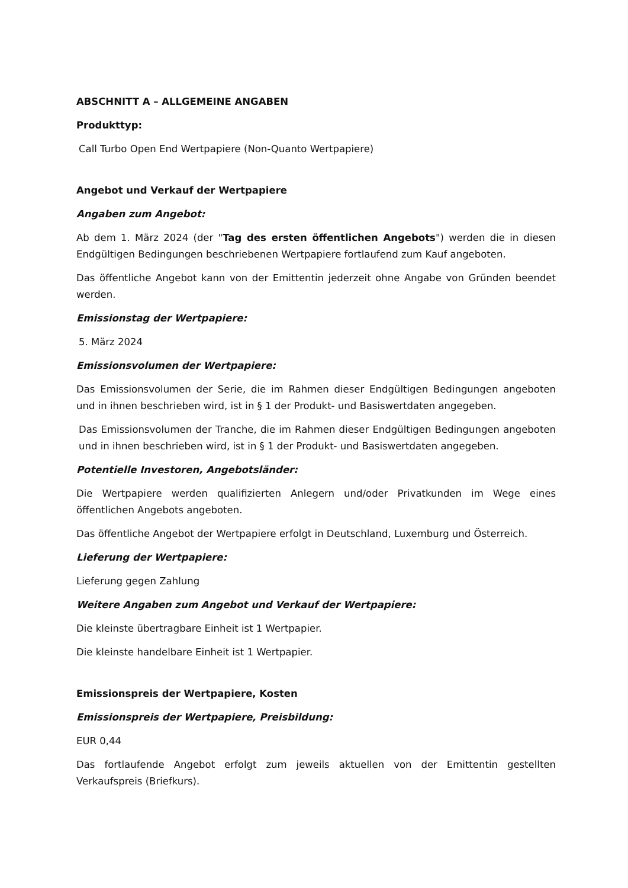ABSCHNITT A – ALLGEMEINE ANGABEN
Produkttyp:
Call Turbo Open End Wertpapiere (Non-Quanto Wertpapiere)
Angebot und Verkauf der Wertpapiere
Angaben zum Angebot:
Ab dem 1. März 2024 (der "Tag des ersten öffentlichen Angebots") werden die in diesen Endgültigen Bedingungen beschriebenen Wertpapiere fortlaufend zum Kauf angeboten.
Das öffentliche Angebot kann von der Emittentin jederzeit ohne Angabe von Gründen beendet werden.
Emissionstag der Wertpapiere:
5. März 2024
Emissionsvolumen der Wertpapiere:
Das Emissionsvolumen der Serie, die im Rahmen dieser Endgültigen Bedingungen angeboten und in ihnen beschrieben wird, ist in § 1 der Produkt- und Basiswertdaten angegeben.
Das Emissionsvolumen der Tranche, die im Rahmen dieser Endgültigen Bedingungen angeboten und in ihnen beschrieben wird, ist in § 1 der Produkt- und Basiswertdaten angegeben.
Potentielle Investoren, Angebotsländer:
Die Wertpapiere werden qualifizierten Anlegern und/oder Privatkunden im Wege eines öffentlichen Angebots angeboten.
Das öffentliche Angebot der Wertpapiere erfolgt in Deutschland, Luxemburg und Österreich.
Lieferung der Wertpapiere:
Lieferung gegen Zahlung
Weitere Angaben zum Angebot und Verkauf der Wertpapiere:
Die kleinste übertragbare Einheit ist 1 Wertpapier.
Die kleinste handelbare Einheit ist 1 Wertpapier.
Emissionspreis der Wertpapiere, Kosten
Emissionspreis der Wertpapiere, Preisbildung:
EUR 0,44
Das fortlaufende Angebot erfolgt zum jeweils aktuellen von der Emittentin gestellten Verkaufspreis (Briefkurs).